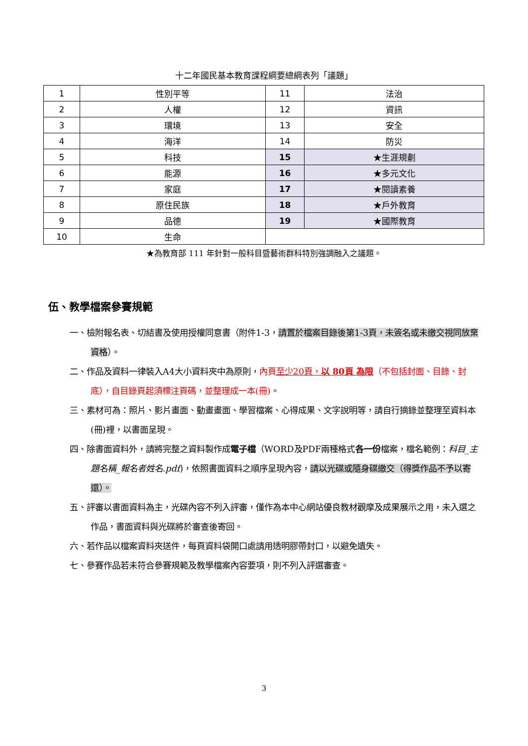十二年國民基本教育課程綱要總綱表列「議題」
| 1 | 性別平等 | 11 | 法治 |
| 2 | 人權 | 12 | 資訊 |
| 3 | 環境 | 13 | 安全 |
| 4 | 海洋 | 14 | 防災 |
| 5 | 科技 | 15 | ★生涯規劃 |
| 6 | 能源 | 16 | ★多元文化 |
| 7 | 家庭 | 17 | ★閱讀素養 |
| 8 | 原住民族 | 18 | ★戶外教育 |
| 9 | 品德 | 19 | ★國際教育 |
| 10 | 生命 | | |
★為教育部 111 年針對一般科目暨藝術群科特別強調融入之議題。
伍、教學檔案參賽規範
一、檢附報名表、切結書及使用授權同意書（附件1-3，請置於檔案目錄後第1-3頁，未簽名或未繳交視同放棄資格）。
二、作品及資料一律裝入A4大小資料夾中為原則，內頁至少20頁，以 80頁 為限（不包括封面、目錄、封底），自目錄頁起須標注頁碼，並整理成一本(冊)。
三、素材可為：照片、影片畫面、動畫畫面、學習檔案、心得成果、文字說明等，請自行摘錄並整理至資料本(冊)裡，以書面呈現。
四、除書面資料外，請將完整之資料製作成電子檔（WORD及PDF兩種格式各一份檔案，檔名範例：科目_主題名稱_報名者姓名.pdf)，依照書面資料之順序呈現內容，請以光碟或隨身碟繳交（得獎作品不予以寄還）。
五、評審以書面資料為主，光碟內容不列入評審，僅作為本中心網站優良教材觀摩及成果展示之用，未入選之作品，書面資料與光碟將於審查後寄回。
六、若作品以檔案資料夾送件，每頁資料袋開口處請用透明膠帶封口，以避免遺失。
七、參賽作品若未符合參賽規範及教學檔案內容要項，則不列入評選審查。
3